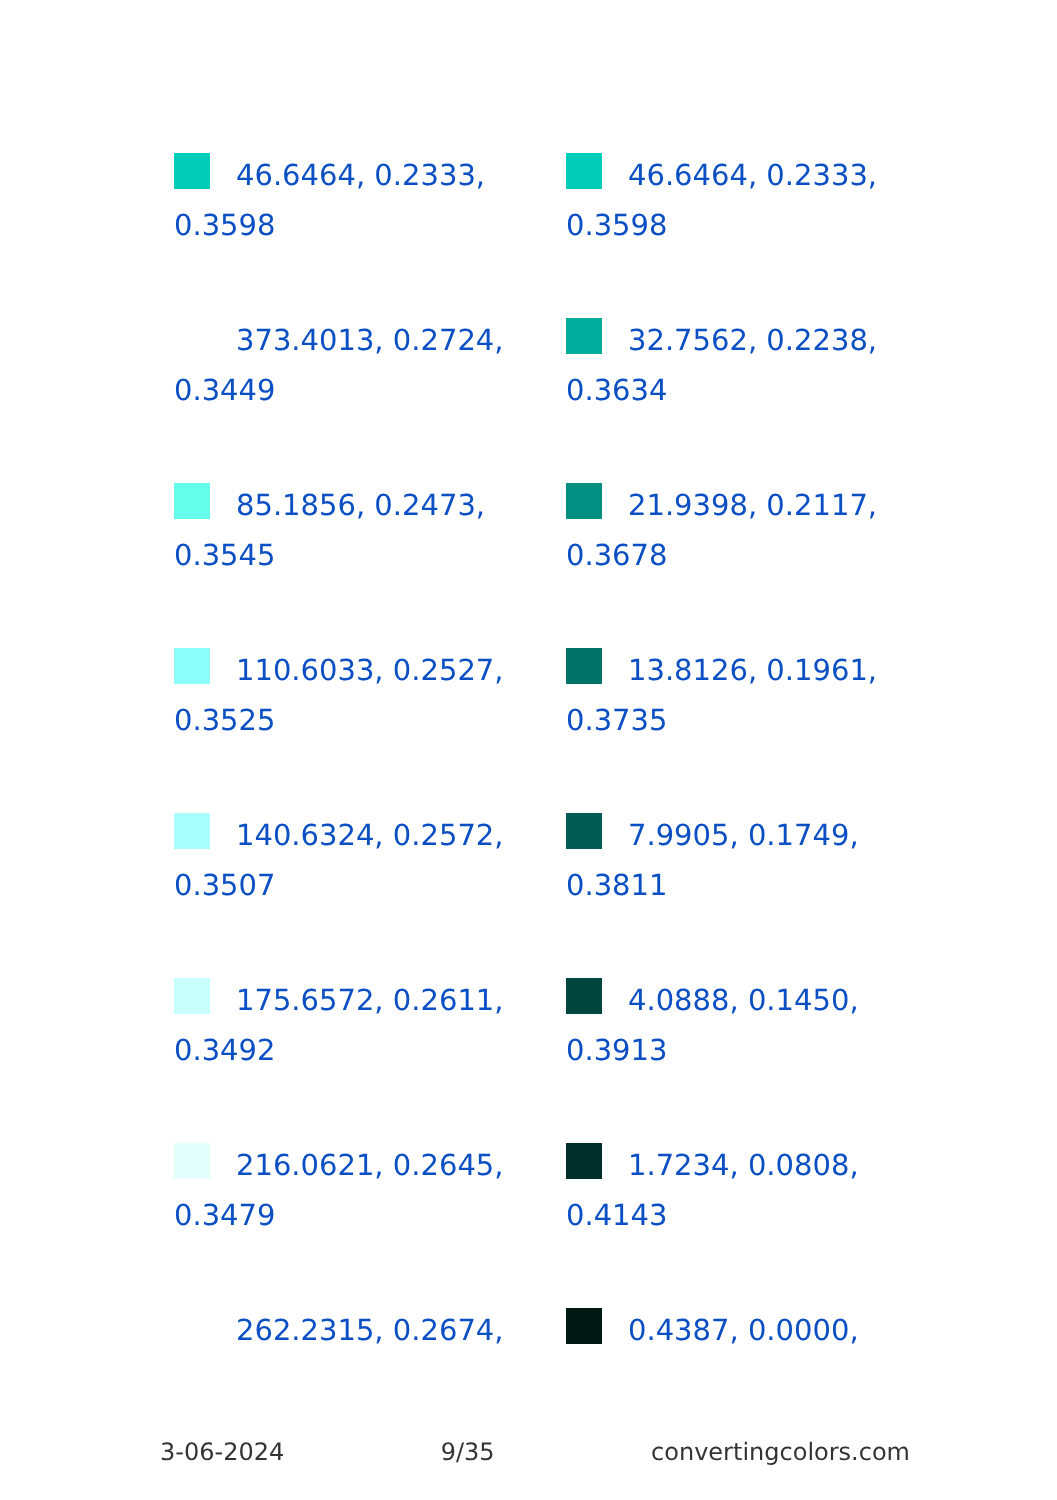46.6464, 0.2333,
0.3598
46.6464, 0.2333,
0.3598
373.4013, 0.2724,
0.3449
32.7562, 0.2238,
0.3634
85.1856, 0.2473,
0.3545
21.9398, 0.2117,
0.3678
110.6033, 0.2527,
0.3525
13.8126, 0.1961,
0.3735
140.6324, 0.2572,
0.3507
7.9905, 0.1749,
0.3811
175.6572, 0.2611,
0.3492
4.0888, 0.1450,
0.3913
216.0621, 0.2645,
0.3479
1.7234, 0.0808,
0.4143
262.2315, 0.2674,
0.4387, 0.0000,
3-06-2024 9/35 convertingcolors.com